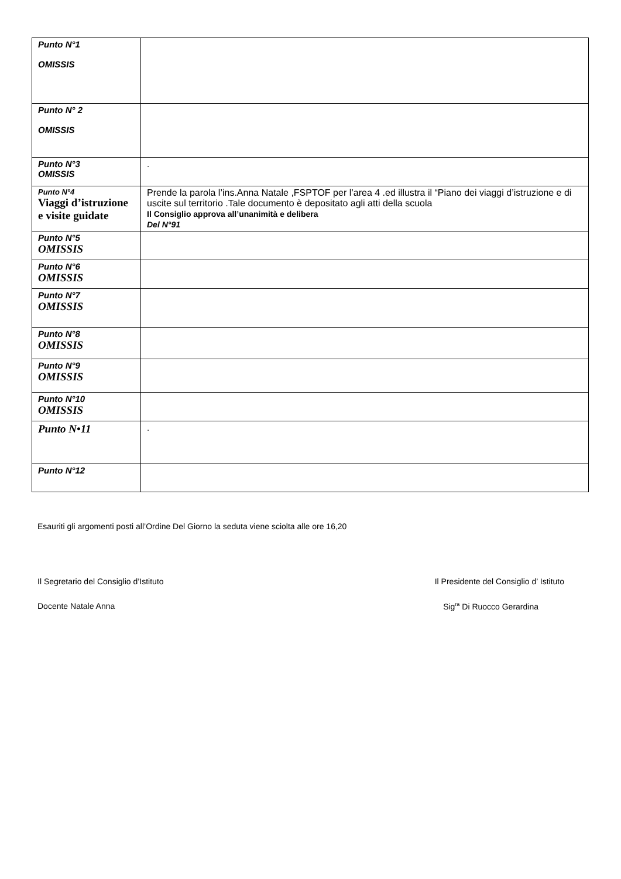| Punto N°1 OMISSIS | |
| Punto N° 2 OMISSIS | |
| Punto N°3 OMISSIS | . |
| Punto N°4 Viaggi d’istruzione e visite guidate | Prende la parola l’ins.Anna Natale ,FSPTOF per l’area 4 .ed illustra il “Piano dei viaggi d’istruzione e di uscite sul territorio .Tale documento è depositato agli atti della scuola Il Consiglio approva all’unanimità e delibera Del N°91 |
| Punto N°5 OMISSIS | |
| Punto N°6 OMISSIS | |
| Punto N°7 OMISSIS | |
| Punto N°8 OMISSIS | |
| Punto N°9 OMISSIS | |
| Punto N°10 OMISSIS | |
| Punto N•11 | . |
| Punto N°12 | |
Esauriti gli argomenti posti all’Ordine Del Giorno la seduta viene sciolta alle ore 16,20
Il Segretario del Consiglio d’Istituto Il Presidente del Consiglio d’ Istituto
Docente Natale Anna Sig<sup>ra</sup> Di Ruocco Gerardina